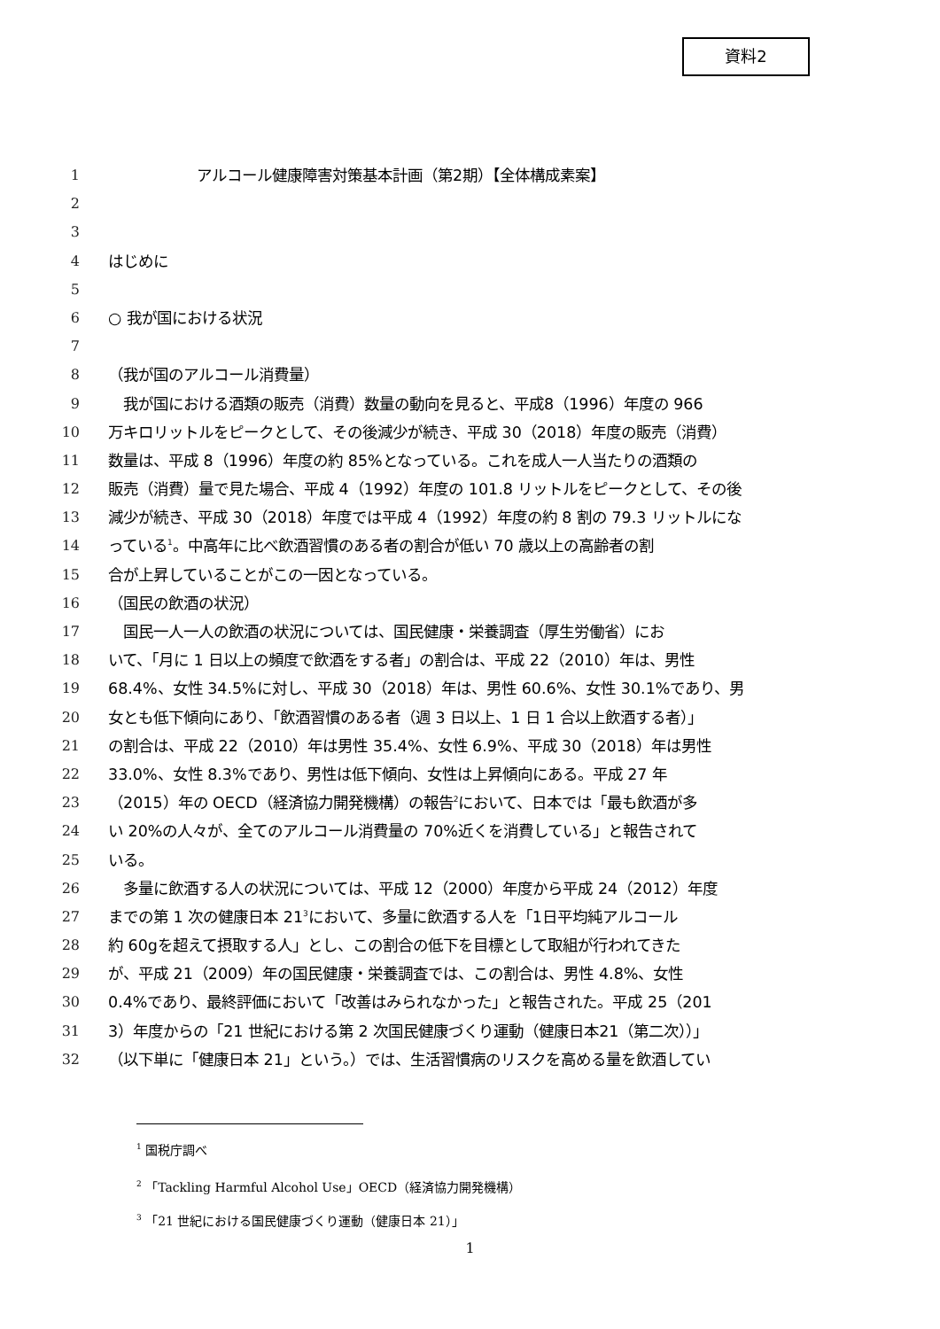資料2
1 アルコール健康障害対策基本計画（第2期）【全体構成素案】
2
3
4 はじめに
5
6 ○ 我が国における状況
7
8 （我が国のアルコール消費量）
9　我が国における酒類の販売（消費）数量の動向を見ると、平成8（1996）年度の 966
10 万キロリットルをピークとして、その後減少が続き、平成 30（2018）年度の販売（消費）
11 数量は、平成 8（1996）年度の約 85%となっている。これを成人一人当たりの酒類の
12 販売（消費）量で見た場合、平成 4（1992）年度の 101.8 リットルをピークとして、その後
13 減少が続き、平成 30（2018）年度では平成 4（1992）年度の約 8 割の 79.3 リットルにな
14 っている<sup>1</sup>。中高年に比べ飲酒習慣のある者の割合が低い 70 歳以上の高齢者の割
15 合が上昇していることがこの一因となっている。
16 （国民の飲酒の状況）
17　国民一人一人の飲酒の状況については、国民健康・栄養調査（厚生労働省）にお
18 いて、「月に 1 日以上の頻度で飲酒をする者」の割合は、平成 22（2010）年は、男性
19 68.4%、女性 34.5%に対し、平成 30（2018）年は、男性 60.6%、女性 30.1%であり、男
20 女とも低下傾向にあり、「飲酒習慣のある者（週 3 日以上、1 日 1 合以上飲酒する者）」
21 の割合は、平成 22（2010）年は男性 35.4%、女性 6.9%、平成 30（2018）年は男性
22 33.0%、女性 8.3%であり、男性は低下傾向、女性は上昇傾向にある。平成 27 年
23 （2015）年の OECD（経済協力開発機構）の報告<sup>2</sup>において、日本では「最も飲酒が多
24 い 20%の人々が、全てのアルコール消費量の 70%近くを消費している」と報告されて
25 いる。
26　多量に飲酒する人の状況については、平成 12（2000）年度から平成 24（2012）年度
27 までの第 1 次の健康日本 21<sup>3</sup>において、多量に飲酒する人を「1日平均純アルコール
28 約 60gを超えて摂取する人」とし、この割合の低下を目標として取組が行われてきた
29 が、平成 21（2009）年の国民健康・栄養調査では、この割合は、男性 4.8%、女性
30 0.4%であり、最終評価において「改善はみられなかった」と報告された。平成 25（201
31 3）年度からの「21 世紀における第 2 次国民健康づくり運動（健康日本21（第二次））」
32 （以下単に「健康日本 21」という。）では、生活習慣病のリスクを高める量を飲酒してい
<sup>1</sup> 国税庁調べ
<sup>2</sup> 「Tackling Harmful Alcohol Use」OECD（経済協力開発機構）
<sup>3</sup> 「21 世紀における国民健康づくり運動（健康日本 21）」
1